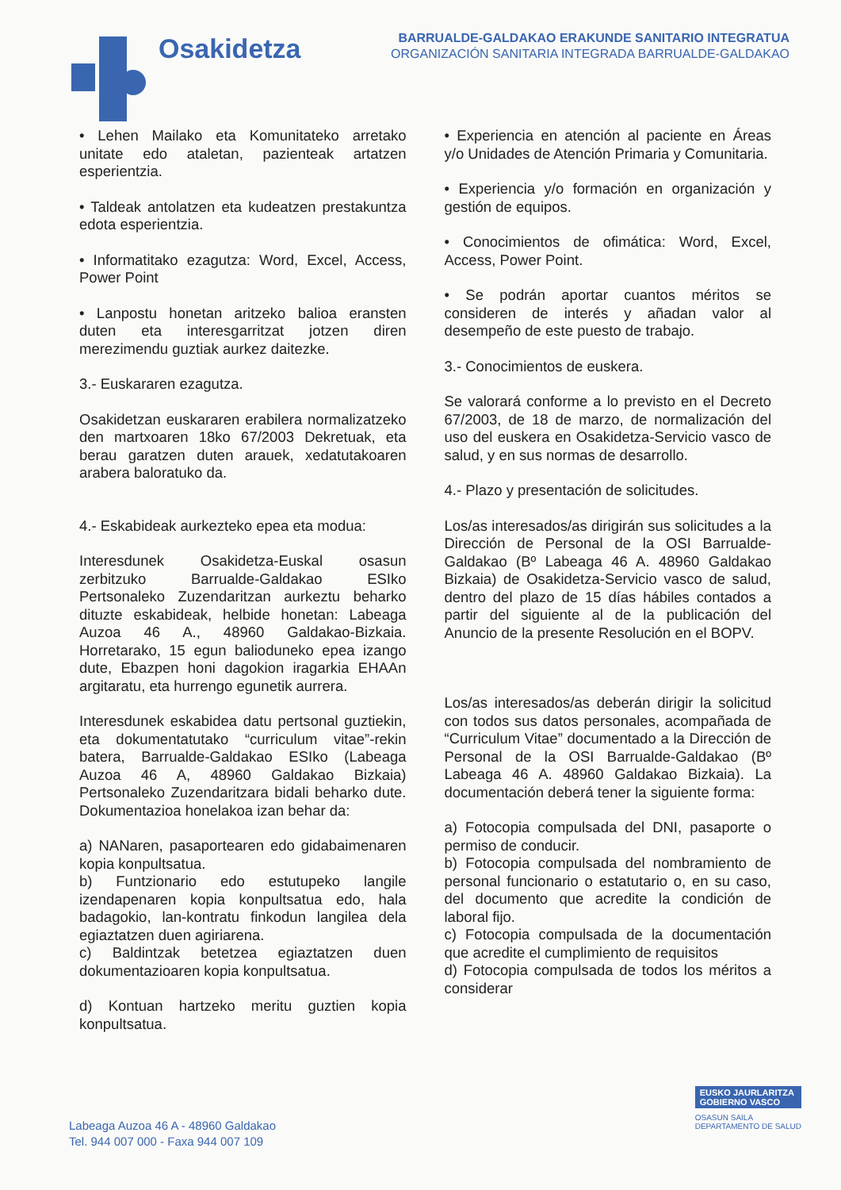Osakidetza
BARRUALDE-GALDAKAO ERAKUNDE SANITARIO INTEGRATUA
ORGANIZACIÓN SANITARIA INTEGRADA BARRUALDE-GALDAKAO
• Lehen Mailako eta Komunitateko arretako unitate edo ataletan, pazienteak artatzen esperientzia.
• Taldeak antolatzen eta kudeatzen prestakuntza edota esperientzia.
• Informatitako ezagutza: Word, Excel, Access, Power Point
• Lanpostu honetan aritzeko balioa eransten duten eta interesgarritzat jotzen diren merezimendu guztiak aurkez daitezke.
3.- Euskararen ezagutza.
Osakidetzan euskararen erabilera normalizatzeko den martxoaren 18ko 67/2003 Dekretuak, eta berau garatzen duten arauek, xedatutakoaren arabera baloratuko da.
4.- Eskabideak aurkezteko epea eta modua:
Interesdunek Osakidetza-Euskal osasun zerbitzuko Barrualde-Galdakao ESIko Pertsonaleko Zuzendaritzan aurkeztu beharko dituzte eskabideak, helbide honetan: Labeaga Auzoa 46 A., 48960 Galdakao-Bizkaia. Horretarako, 15 egun balioduneko epea izango dute, Ebazpen honi dagokion iragarkia EHAAn argitaratu, eta hurrengo egunetik aurrera.
Interesdunek eskabidea datu pertsonal guztiekin, eta dokumentatutako “curriculum vitae”-rekin batera, Barrualde-Galdakao ESIko (Labeaga Auzoa 46 A, 48960 Galdakao Bizkaia) Pertsonaleko Zuzendaritzara bidali beharko dute. Dokumentazioa honelakoa izan behar da:
a) NANaren, pasaportearen edo gidabaimenaren kopia konpultsatua.
b) Funtzionario edo estutupeko langile izendapenaren kopia konpultsatua edo, hala badagokio, lan-kontratu finkodun langilea dela egiaztatzen duen agiriarena.
c) Baldintzak betetzea egiaztatzen duen dokumentazioaren kopia konpultsatua.
d) Kontuan hartzeko meritu guztien kopia konpultsatua.
• Experiencia en atención al paciente en Áreas y/o Unidades de Atención Primaria y Comunitaria.
• Experiencia y/o formación en organización y gestión de equipos.
• Conocimientos de ofimática: Word, Excel, Access, Power Point.
• Se podrán aportar cuantos méritos se consideren de interés y añadan valor al desempeño de este puesto de trabajo.
3.- Conocimientos de euskera.
Se valorará conforme a lo previsto en el Decreto 67/2003, de 18 de marzo, de normalización del uso del euskera en Osakidetza-Servicio vasco de salud, y en sus normas de desarrollo.
4.- Plazo y presentación de solicitudes.
Los/as interesados/as dirigirán sus solicitudes a la Dirección de Personal de la OSI Barrualde-Galdakao (Bº Labeaga 46 A. 48960 Galdakao Bizkaia) de Osakidetza-Servicio vasco de salud, dentro del plazo de 15 días hábiles contados a partir del siguiente al de la publicación del Anuncio de la presente Resolución en el BOPV.
Los/as interesados/as deberán dirigir la solicitud con todos sus datos personales, acompañada de “Curriculum Vitae” documentado a la Dirección de Personal de la OSI Barrualde-Galdakao (Bº Labeaga 46 A. 48960 Galdakao Bizkaia). La documentación deberá tener la siguiente forma:
a) Fotocopia compulsada del DNI, pasaporte o permiso de conducir.
b) Fotocopia compulsada del nombramiento de personal funcionario o estatutario o, en su caso, del documento que acredite la condición de laboral fijo.
c) Fotocopia compulsada de la documentación que acredite el cumplimiento de requisitos
d) Fotocopia compulsada de todos los méritos a considerar
Labeaga Auzoa 46 A - 48960 Galdakao
Tel. 944 007 000 - Faxa 944 007 109
EUSKO JAURLARITZA
GOBIERNO VASCO
OSASUN SAILA
DEPARTAMENTO DE SALUD